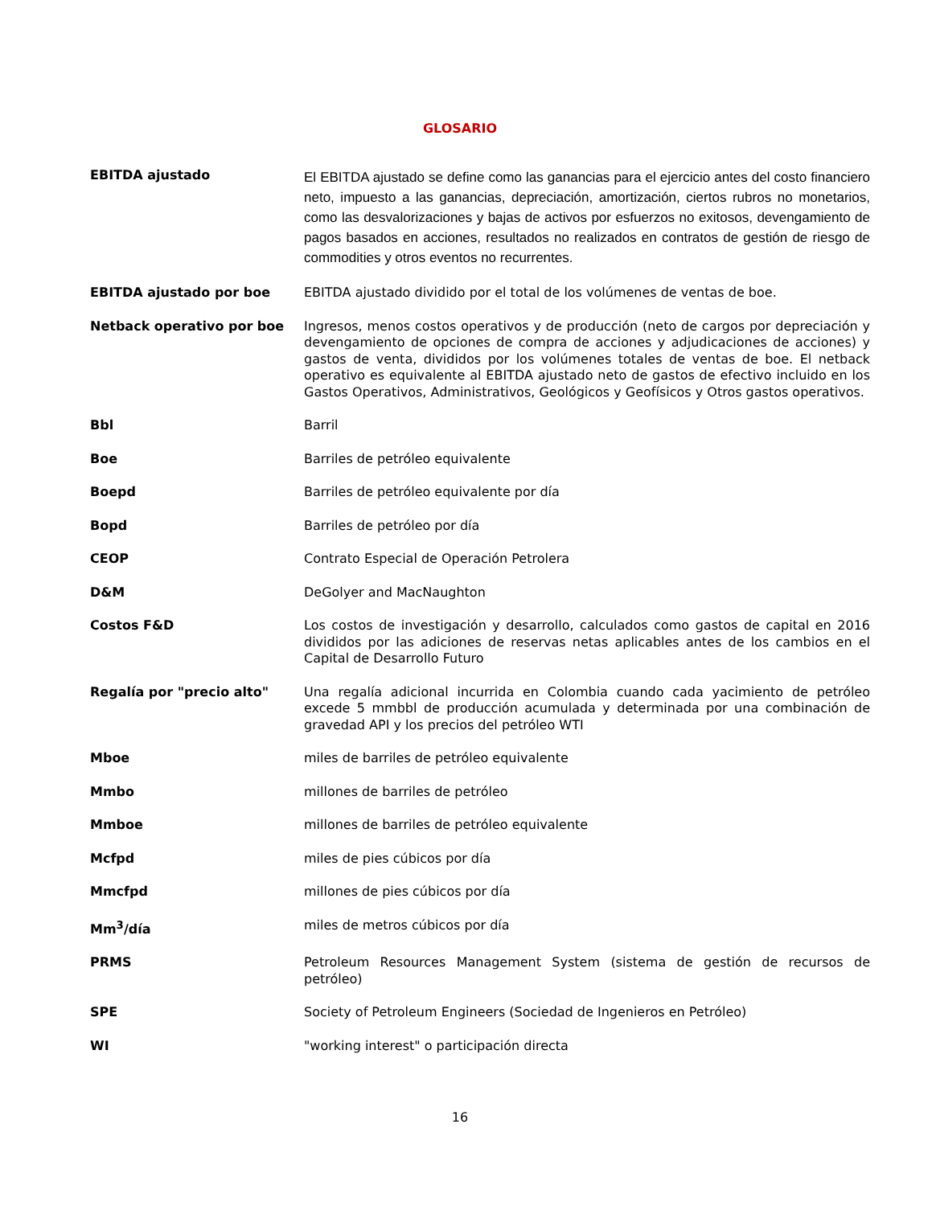GLOSARIO
| EBITDA ajustado | El EBITDA ajustado se define como las ganancias para el ejercicio antes del costo financiero neto, impuesto a las ganancias, depreciación, amortización, ciertos rubros no monetarios, como las desvalorizaciones y bajas de activos por esfuerzos no exitosos, devengamiento de pagos basados en acciones, resultados no realizados en contratos de gestión de riesgo de commodities y otros eventos no recurrentes. |
| EBITDA ajustado por boe | EBITDA ajustado dividido por el total de los volúmenes de ventas de boe. |
| Netback operativo por boe | Ingresos, menos costos operativos y de producción (neto de cargos por depreciación y devengamiento de opciones de compra de acciones y adjudicaciones de acciones) y gastos de venta, divididos por los volúmenes totales de ventas de boe. El netback operativo es equivalente al EBITDA ajustado neto de gastos de efectivo incluido en los Gastos Operativos, Administrativos, Geológicos y Geofísicos y Otros gastos operativos. |
| Bbl | Barril |
| Boe | Barriles de petróleo equivalente |
| Boepd | Barriles de petróleo equivalente por día |
| Bopd | Barriles de petróleo por día |
| CEOP | Contrato Especial de Operación Petrolera |
| D&M | DeGolyer and MacNaughton |
| Costos F&D | Los costos de investigación y desarrollo, calculados como gastos de capital en 2016 divididos por las adiciones de reservas netas aplicables antes de los cambios en el Capital de Desarrollo Futuro |
| Regalía por "precio alto" | Una regalía adicional incurrida en Colombia cuando cada yacimiento de petróleo excede 5 mmbbl de producción acumulada y determinada por una combinación de gravedad API y los precios del petróleo WTI |
| Mboe | miles de barriles de petróleo equivalente |
| Mmbo | millones de barriles de petróleo |
| Mmboe | millones de barriles de petróleo equivalente |
| Mcfpd | miles de pies cúbicos por día |
| Mmcfpd | millones de pies cúbicos por día |
| Mm<sup>3</sup>/día | miles de metros cúbicos por día |
| PRMS | Petroleum Resources Management System (sistema de gestión de recursos de petróleo) |
| SPE | Society of Petroleum Engineers (Sociedad de Ingenieros en Petróleo) |
| WI | "working interest" o participación directa |
16